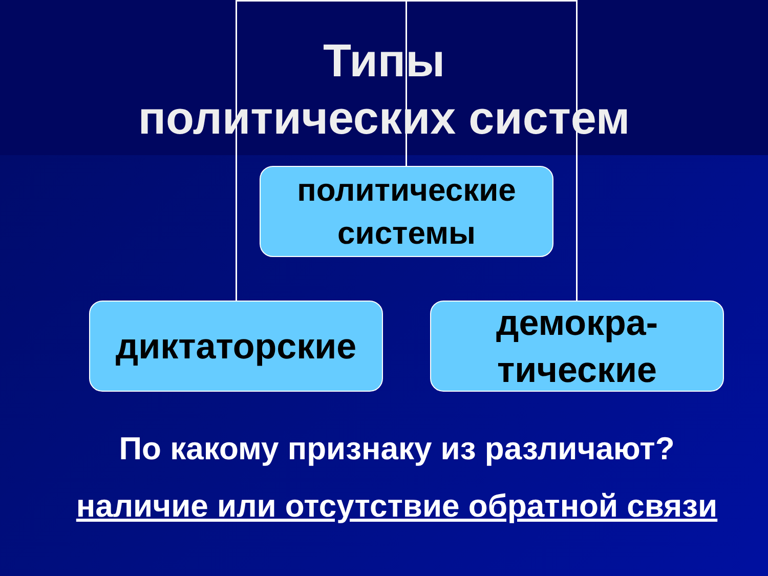Типы
политических систем
политические
системы
диктаторские
демокра-
тические
По какому признаку из различают?
наличие или отсутствие обратной связи